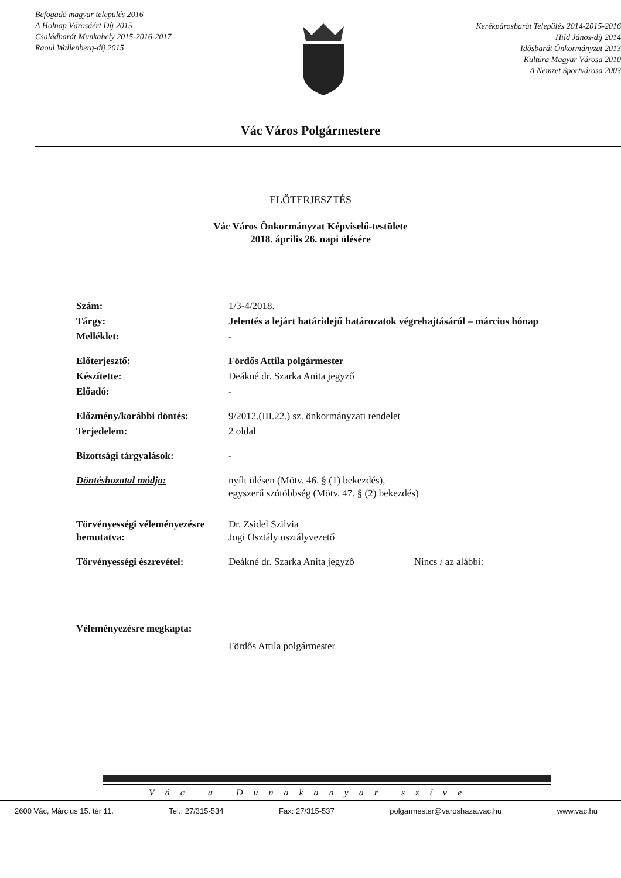Befogadó magyar település 2016
A Holnap Városáért Díj 2015
Családbarát Munkahely 2015-2016-2017
Raoul Wallenberg-díj 2015
Kerékpárosbarát Település 2014-2015-2016
Hild János-díj 2014
Idősbarát Önkormányzat 2013
Kultúra Magyar Városa 2010
A Nemzet Sportvárosa 2003
Vác Város Polgármestere
ELŐTERJESZTÉS
Vác Város Önkormányzat Képviselő-testülete
2018. április 26. napi ülésére
| Szám: | 1/3-4/2018. |
| Tárgy: | Jelentés a lejárt határidejű határozatok végrehajtásáról – március hónap |
| Melléklet: | - |
| Előterjesztő: | Fördős Attila polgármester |
| Készítette: | Deákné dr. Szarka Anita jegyző |
| Előadó: | - |
| Előzmény/korábbi döntés: | 9/2012.(III.22.) sz. önkormányzati rendelet |
| Terjedelem: | 2 oldal |
| Bizottsági tárgyalások: | - |
| Döntéshozatal módja: | nyílt ülésen (Mötv. 46. § (1) bekezdés), egyszerű szótöbbség (Mötv. 47. § (2) bekezdés) |
| Törvényességi véleményezésre bemutatva: | Dr. Zsidel Szilvia Jogi Osztály osztályvezető |
| Törvényességi észrevétel: | Deákné dr. Szarka Anita jegyző Nincs / az alábbi: |
| Véleményezésre megkapta: | Fördős Attila polgármester |
Vác a Dunakanyar szíve
2600 Vác, Március 15. tér 11. Tel.: 27/315-534 Fax: 27/315-537 polgarmester@varoshaza.vac.hu www.vac.hu